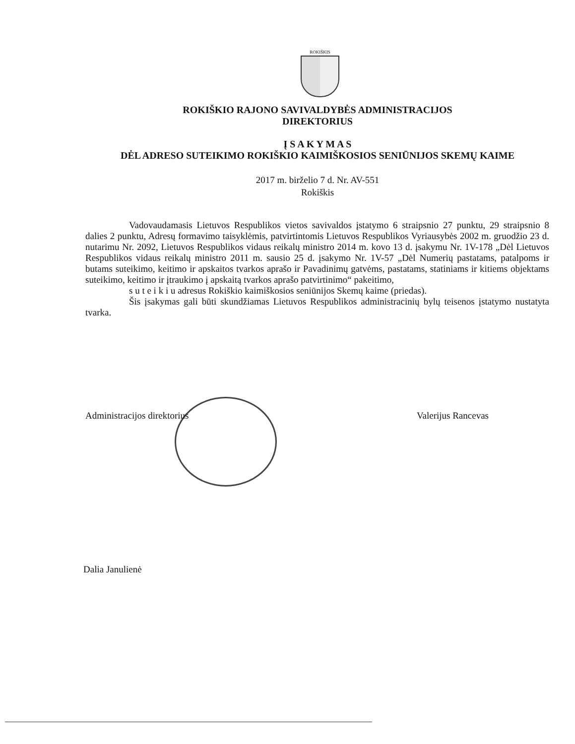ROKIŠKIS
ROKIŠKIO RAJONO SAVIVALDYBĖS ADMINISTRACIJOS
DIREKTORIUS
Į S A K Y M A S
DĖL ADRESO SUTEIKIMO ROKIŠKIO KAIMIŠKOSIOS SENIŪNIJOS SKEMŲ KAIME
2017 m. birželio 7 d. Nr. AV-551
Rokiškis
Vadovaudamasis Lietuvos Respublikos vietos savivaldos įstatymo 6 straipsnio 27 punktu, 29 straipsnio 8 dalies 2 punktu, Adresų formavimo taisyklėmis, patvirtintomis Lietuvos Respublikos Vyriausybės 2002 m. gruodžio 23 d. nutarimu Nr. 2092, Lietuvos Respublikos vidaus reikalų ministro 2014 m. kovo 13 d. įsakymu Nr. 1V-178 „Dėl Lietuvos Respublikos vidaus reikalų ministro 2011 m. sausio 25 d. įsakymo Nr. 1V-57 „Dėl Numerių pastatams, patalpoms ir butams suteikimo, keitimo ir apskaitos tvarkos aprašo ir Pavadinimų gatvėms, pastatams, statiniams ir kitiems objektams suteikimo, keitimo ir įtraukimo į apskaitą tvarkos aprašo patvirtinimo“ pakeitimo,
s u t e i k i u adresus Rokiškio kaimiškosios seniūnijos Skemų kaime (priedas).
Šis įsakymas gali būti skundžiamas Lietuvos Respublikos administracinių bylų teisenos įstatymo nustatyta tvarka.
Administracijos direktorius Valerijus Rancevas
Dalia Janulienė